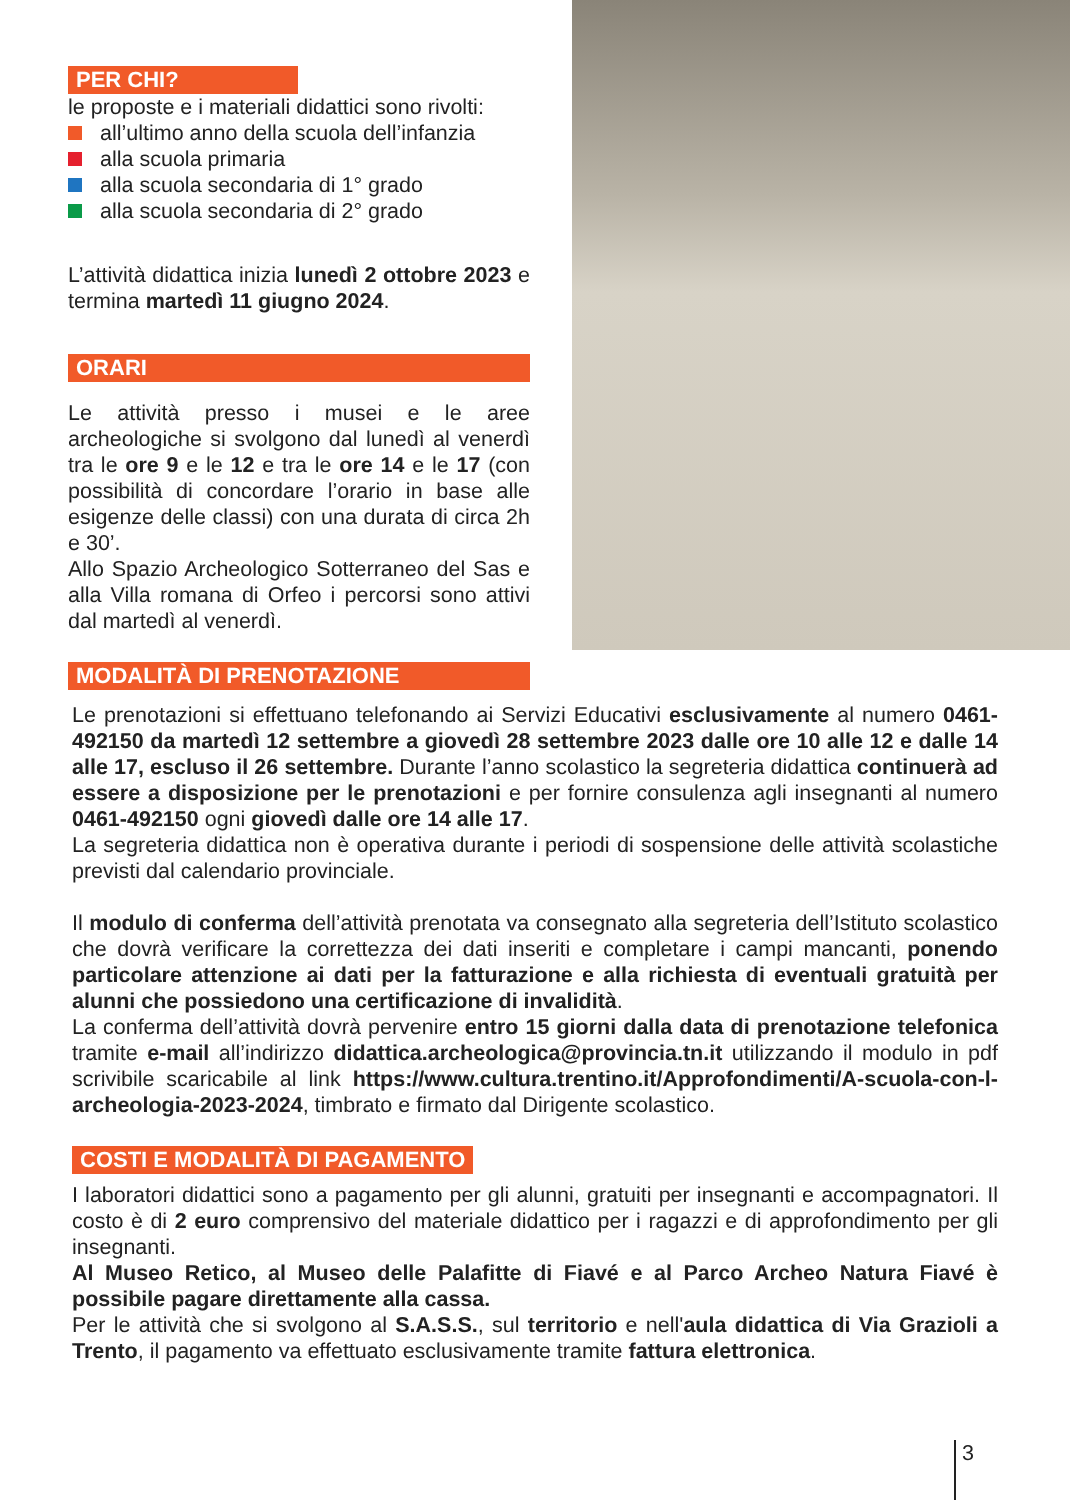PER CHI?
le proposte e i materiali didattici sono rivolti:
all’ultimo anno della scuola dell’infanzia
alla scuola primaria
alla scuola secondaria di 1° grado
alla scuola secondaria di 2° grado
L’attività didattica inizia lunedì 2 ottobre 2023 e termina martedì 11 giugno 2024.
ORARI
Le attività presso i musei e le aree archeologiche si svolgono dal lunedì al venerdì tra le ore 9 e le 12 e tra le ore 14 e le 17 (con possibilità di concordare l’orario in base alle esigenze delle classi) con una durata di circa 2h e 30’.
Allo Spazio Archeologico Sotterraneo del Sas e alla Villa romana di Orfeo i percorsi sono attivi dal martedì al venerdì.
MODALITÀ DI PRENOTAZIONE
Le prenotazioni si effettuano telefonando ai Servizi Educativi esclusivamente al numero 0461-492150 da martedì 12 settembre a giovedì 28 settembre 2023 dalle ore 10 alle 12 e dalle 14 alle 17, escluso il 26 settembre. Durante l’anno scolastico la segreteria didattica continuerà ad essere a disposizione per le prenotazioni e per fornire consulenza agli insegnanti al numero 0461-492150 ogni giovedì dalle ore 14 alle 17.
La segreteria didattica non è operativa durante i periodi di sospensione delle attività scolastiche previsti dal calendario provinciale.
Il modulo di conferma dell’attività prenotata va consegnato alla segreteria dell’Istituto scolastico che dovrà verificare la correttezza dei dati inseriti e completare i campi mancanti, ponendo particolare attenzione ai dati per la fatturazione e alla richiesta di eventuali gratuità per alunni che possiedono una certificazione di invalidità.
La conferma dell’attività dovrà pervenire entro 15 giorni dalla data di prenotazione telefonica tramite e-mail all’indirizzo didattica.archeologica@provincia.tn.it utilizzando il modulo in pdf scrivibile scaricabile al link https://www.cultura.trentino.it/Approfondimenti/A-scuola-con-l-archeologia-2023-2024, timbrato e firmato dal Dirigente scolastico.
COSTI E MODALITÀ DI PAGAMENTO
I laboratori didattici sono a pagamento per gli alunni, gratuiti per insegnanti e accompagnatori. Il costo è di 2 euro comprensivo del materiale didattico per i ragazzi e di approfondimento per gli insegnanti.
Al Museo Retico, al Museo delle Palafitte di Fiavé e al Parco Archeo Natura Fiavé è possibile pagare direttamente alla cassa.
Per le attività che si svolgono al S.A.S.S., sul territorio e nell'aula didattica di Via Grazioli a Trento, il pagamento va effettuato esclusivamente tramite fattura elettronica.
3